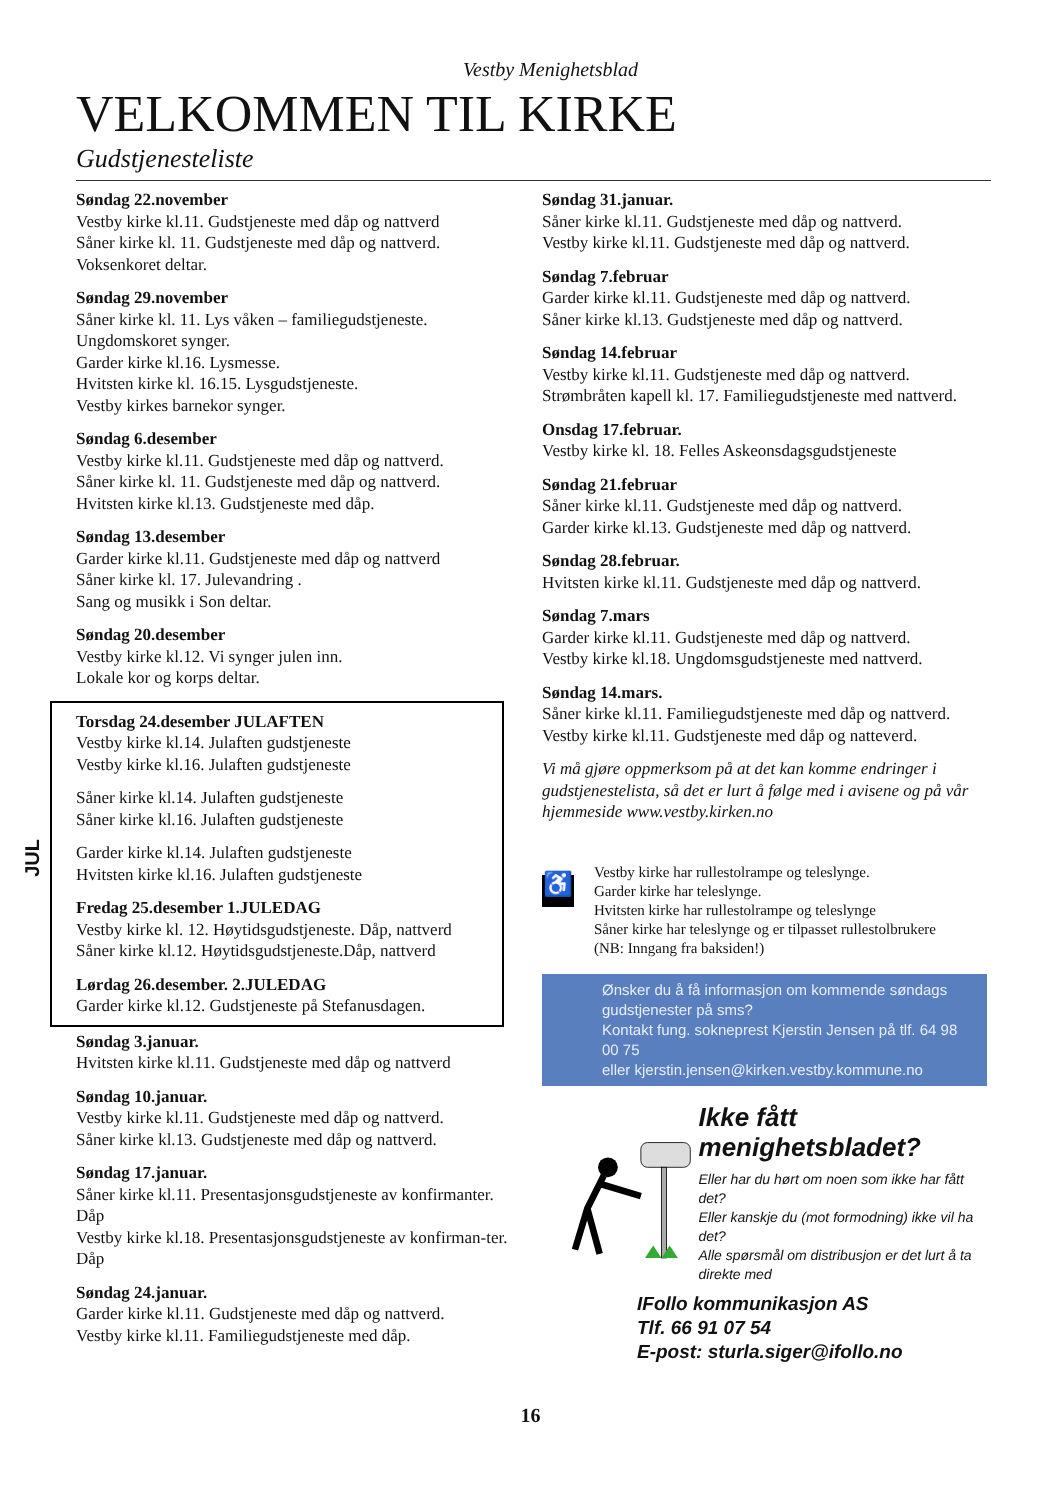Vestby Menighetsblad
VELKOMMEN TIL KIRKE
Gudstjenesteliste
Søndag 22.november
Vestby kirke kl.11. Gudstjeneste med dåp og nattverd
Såner kirke kl. 11. Gudstjeneste med dåp og nattverd.
Voksenkoret deltar.
Søndag 29.november
Såner kirke kl. 11. Lys våken – familiegudstjeneste.
Ungdomskoret synger.
Garder kirke kl.16. Lysmesse.
Hvitsten kirke kl. 16.15. Lysgudstjeneste.
Vestby kirkes barnekor synger.
Søndag 6.desember
Vestby kirke kl.11. Gudstjeneste med dåp og nattverd.
Såner kirke kl. 11. Gudstjeneste med dåp og nattverd.
Hvitsten kirke kl.13. Gudstjeneste med dåp.
Søndag 13.desember
Garder kirke kl.11. Gudstjeneste med dåp og nattverd
Såner kirke kl. 17. Julevandring .
Sang og musikk i Son deltar.
Søndag 20.desember
Vestby kirke kl.12. Vi synger julen inn.
Lokale kor og korps deltar.
JUL
Torsdag 24.desember JULAFTEN
Vestby kirke kl.14. Julaften gudstjeneste
Vestby kirke kl.16. Julaften gudstjeneste
Såner kirke kl.14. Julaften gudstjeneste
Såner kirke kl.16. Julaften gudstjeneste
Garder kirke kl.14. Julaften gudstjeneste
Hvitsten kirke kl.16. Julaften gudstjeneste
Fredag 25.desember 1.JULEDAG
Vestby kirke kl. 12. Høytidsgudstjeneste. Dåp, nattverd
Såner kirke kl.12. Høytidsgudstjeneste.Dåp, nattverd
Lørdag 26.desember. 2.JULEDAG
Garder kirke kl.12. Gudstjeneste på Stefanusdagen.
Søndag 3.januar.
Hvitsten kirke kl.11. Gudstjeneste med dåp og nattverd
Søndag 10.januar.
Vestby kirke kl.11. Gudstjeneste med dåp og nattverd.
Såner kirke kl.13. Gudstjeneste med dåp og nattverd.
Søndag 17.januar.
Såner kirke kl.11. Presentasjonsgudstjeneste av konfirmanter. Dåp
Vestby kirke kl.18. Presentasjonsgudstjeneste av konfirman-ter. Dåp
Søndag 24.januar.
Garder kirke kl.11. Gudstjeneste med dåp og nattverd.
Vestby kirke kl.11. Familiegudstjeneste med dåp.
Søndag 31.januar.
Såner kirke kl.11. Gudstjeneste med dåp og nattverd.
Vestby kirke kl.11. Gudstjeneste med dåp og nattverd.
Søndag 7.februar
Garder kirke kl.11. Gudstjeneste med dåp og nattverd.
Såner kirke kl.13. Gudstjeneste med dåp og nattverd.
Søndag 14.februar
Vestby kirke kl.11. Gudstjeneste med dåp og nattverd.
Strømbråten kapell kl. 17. Familiegudstjeneste med nattverd.
Onsdag 17.februar.
Vestby kirke kl. 18. Felles Askeonsdagsgudstjeneste
Søndag 21.februar
Såner kirke kl.11. Gudstjeneste med dåp og nattverd.
Garder kirke kl.13. Gudstjeneste med dåp og nattverd.
Søndag 28.februar.
Hvitsten kirke kl.11. Gudstjeneste med dåp og nattverd.
Søndag 7.mars
Garder kirke kl.11. Gudstjeneste med dåp og nattverd.
Vestby kirke kl.18. Ungdomsgudstjeneste med nattverd.
Søndag 14.mars.
Såner kirke kl.11. Familiegudstjeneste med dåp og nattverd.
Vestby kirke kl.11. Gudstjeneste med dåp og natteverd.
Vi må gjøre oppmerksom på at det kan komme endringer i gudstjenestelista, så det er lurt å følge med i avisene og på vår hjemmeside www.vestby.kirken.no
♿
Vestby kirke har rullestolrampe og teleslynge.
Garder kirke har teleslynge.
Hvitsten kirke har rullestolrampe og teleslynge
Såner kirke har teleslynge og er tilpasset rullestolbrukere
(NB: Inngang fra baksiden!)
Ønsker du å få informasjon om kommende søndags gudstjenester på sms?
Kontakt fung. sokneprest Kjerstin Jensen på tlf. 64 98 00 75
eller kjerstin.jensen@kirken.vestby.kommune.no
Ikke fått menighetsbladet?
Eller har du hørt om noen som ikke har fått det?
Eller kanskje du (mot formodning) ikke vil ha det?
Alle spørsmål om distribusjon er det lurt å ta direkte med
IFollo kommunikasjon AS
Tlf. 66 91 07 54
E-post: sturla.siger@ifollo.no
16